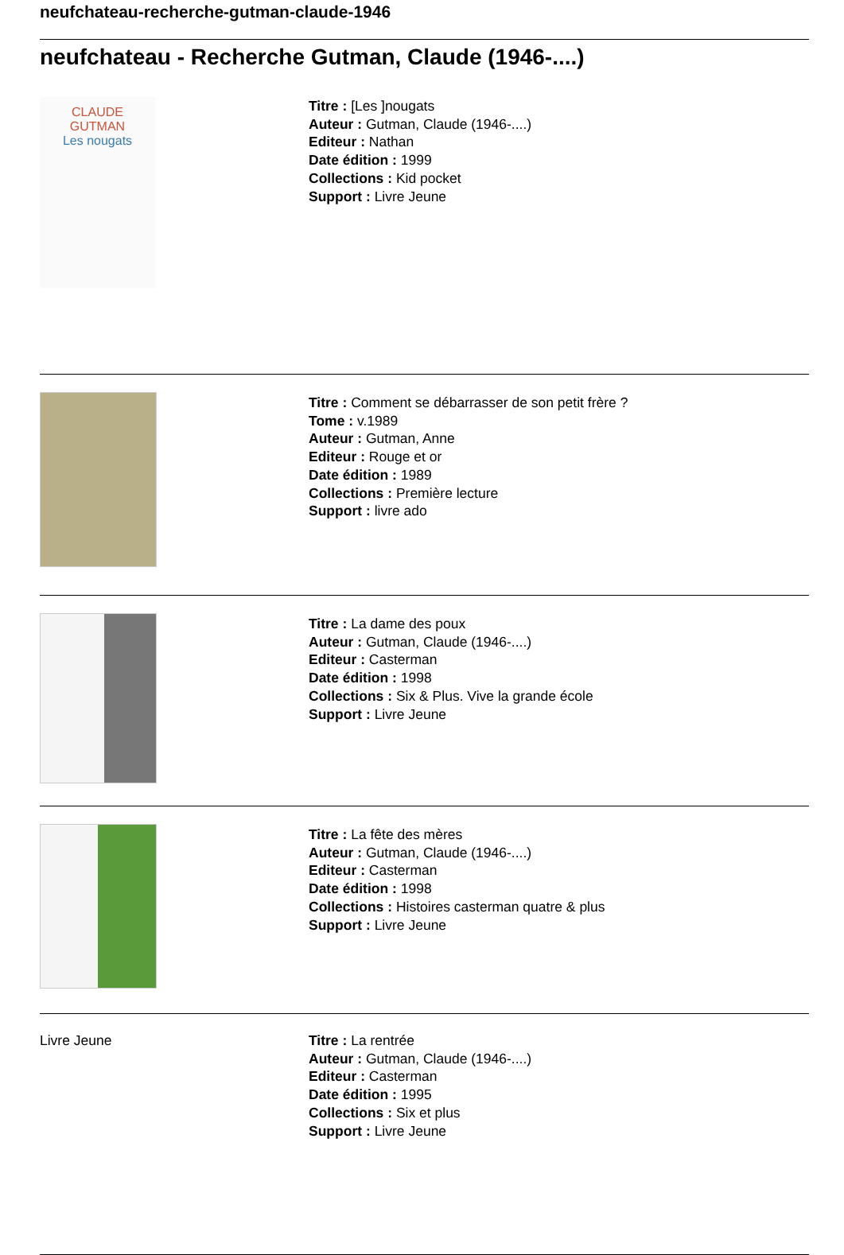neufchateau-recherche-gutman-claude-1946
neufchateau - Recherche Gutman, Claude (1946-....)
CLAUDE
GUTMAN
Les nougats
Titre : [Les ]nougats
Auteur : Gutman, Claude (1946-....)
Editeur : Nathan
Date édition : 1999
Collections : Kid pocket
Support : Livre Jeune
Titre : Comment se débarrasser de son petit frère ?
Tome : v.1989
Auteur : Gutman, Anne
Editeur : Rouge et or
Date édition : 1989
Collections : Première lecture
Support : livre ado
Titre : La dame des poux
Auteur : Gutman, Claude (1946-....)
Editeur : Casterman
Date édition : 1998
Collections : Six & Plus. Vive la grande école
Support : Livre Jeune
Titre : La fête des mères
Auteur : Gutman, Claude (1946-....)
Editeur : Casterman
Date édition : 1998
Collections : Histoires casterman quatre & plus
Support : Livre Jeune
Livre Jeune Titre : La rentrée
Auteur : Gutman, Claude (1946-....)
Editeur : Casterman
Date édition : 1995
Collections : Six et plus
Support : Livre Jeune